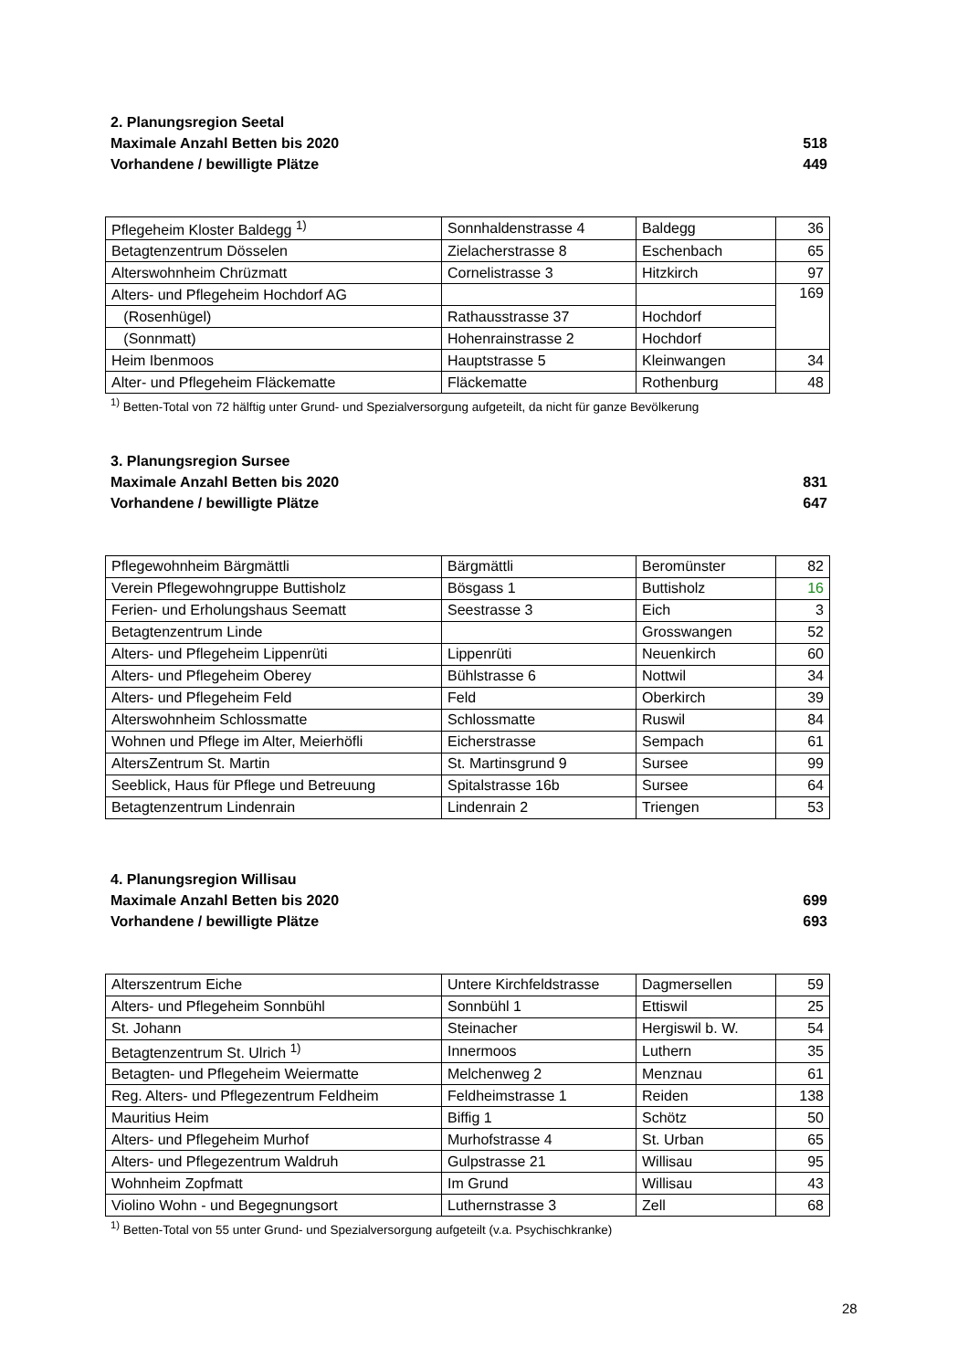2. Planungsregion Seetal
Maximale Anzahl Betten bis 2020 518
Vorhandene / bewilligte Plätze 449
| Pflegeheim Kloster Baldegg <sup>1)</sup> | Sonnhaldenstrasse 4 | Baldegg | 36 |
| Betagtenzentrum Dösselen | Zielacherstrasse 8 | Eschenbach | 65 |
| Alterswohnheim Chrüzmatt | Cornelistrasse 3 | Hitzkirch | 97 |
| Alters- und Pflegeheim Hochdorf AG | | | 169 |
| (Rosenhügel) | Rathausstrasse 37 | Hochdorf | |
| (Sonnmatt) | Hohenrainstrasse 2 | Hochdorf | |
| Heim Ibenmoos | Hauptstrasse 5 | Kleinwangen | 34 |
| Alter- und Pflegeheim Fläckematte | Fläckematte | Rothenburg | 48 |
<sup>1)</sup> Betten-Total von 72 hälftig unter Grund- und Spezialversorgung aufgeteilt, da nicht für ganze Bevölkerung
3. Planungsregion Sursee
Maximale Anzahl Betten bis 2020 831
Vorhandene / bewilligte Plätze 647
| Pflegewohnheim Bärgmättli | Bärgmättli | Beromünster | 82 |
| Verein Pflegewohngruppe Buttisholz | Bösgass 1 | Buttisholz | 16 |
| Ferien- und Erholungshaus Seematt | Seestrasse 3 | Eich | 3 |
| Betagtenzentrum Linde | | Grosswangen | 52 |
| Alters- und Pflegeheim Lippenrüti | Lippenrüti | Neuenkirch | 60 |
| Alters- und Pflegeheim Oberey | Bühlstrasse 6 | Nottwil | 34 |
| Alters- und Pflegeheim Feld | Feld | Oberkirch | 39 |
| Alterswohnheim Schlossmatte | Schlossmatte | Ruswil | 84 |
| Wohnen und Pflege im Alter, Meierhöfli | Eicherstrasse | Sempach | 61 |
| AltersZentrum St. Martin | St. Martinsgrund 9 | Sursee | 99 |
| Seeblick, Haus für Pflege und Betreuung | Spitalstrasse 16b | Sursee | 64 |
| Betagtenzentrum Lindenrain | Lindenrain 2 | Triengen | 53 |
4. Planungsregion Willisau
Maximale Anzahl Betten bis 2020 699
Vorhandene / bewilligte Plätze 693
| Alterszentrum Eiche | Untere Kirchfeldstrasse | Dagmersellen | 59 |
| Alters- und Pflegeheim Sonnbühl | Sonnbühl 1 | Ettiswil | 25 |
| St. Johann | Steinacher | Hergiswil b. W. | 54 |
| Betagtenzentrum St. Ulrich <sup>1)</sup> | Innermoos | Luthern | 35 |
| Betagten- und Pflegeheim Weiermatte | Melchenweg 2 | Menznau | 61 |
| Reg. Alters- und Pflegezentrum Feldheim | Feldheimstrasse 1 | Reiden | 138 |
| Mauritius Heim | Biffig 1 | Schötz | 50 |
| Alters- und Pflegeheim Murhof | Murhofstrasse 4 | St. Urban | 65 |
| Alters- und Pflegezentrum Waldruh | Gulpstrasse 21 | Willisau | 95 |
| Wohnheim Zopfmatt | Im Grund | Willisau | 43 |
| Violino Wohn - und Begegnungsort | Luthernstrasse 3 | Zell | 68 |
<sup>1)</sup> Betten-Total von 55 unter Grund- und Spezialversorgung aufgeteilt (v.a. Psychischkranke)
28